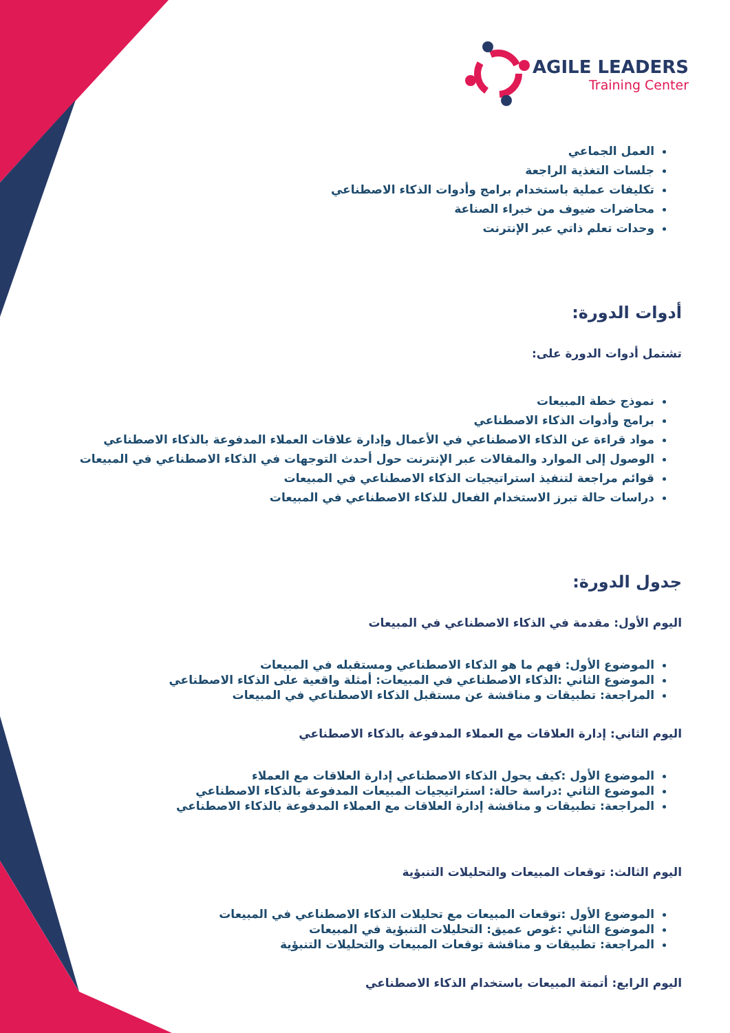AGILE LEADERS
Training Center
العمل الجماعي
جلسات التغذية الراجعة
تكليفات عملية باستخدام برامج وأدوات الذكاء الاصطناعي
محاضرات ضيوف من خبراء الصناعة
وحدات تعلم ذاتي عبر الإنترنت
أدوات الدورة:
تشتمل أدوات الدورة على:
نموذج خطة المبيعات
برامج وأدوات الذكاء الاصطناعي
مواد قراءة عن الذكاء الاصطناعي في الأعمال وإدارة علاقات العملاء المدفوعة بالذكاء الاصطناعي
الوصول إلى الموارد والمقالات عبر الإنترنت حول أحدث التوجهات في الذكاء الاصطناعي في المبيعات
قوائم مراجعة لتنفيذ استراتيجيات الذكاء الاصطناعي في المبيعات
دراسات حالة تبرز الاستخدام الفعال للذكاء الاصطناعي في المبيعات
جدول الدورة:
اليوم الأول: مقدمة في الذكاء الاصطناعي في المبيعات
الموضوع الأول: فهم ما هو الذكاء الاصطناعي ومستقبله في المبيعات
الموضوع الثاني :الذكاء الاصطناعي في المبيعات: أمثلة واقعية على الذكاء الاصطناعي
المراجعة: تطبيقات و مناقشة عن مستقبل الذكاء الاصطناعي في المبيعات
اليوم الثاني: إدارة العلاقات مع العملاء المدفوعة بالذكاء الاصطناعي
الموضوع الأول :كيف يحول الذكاء الاصطناعي إدارة العلاقات مع العملاء
الموضوع الثاني :دراسة حالة: استراتيجيات المبيعات المدفوعة بالذكاء الاصطناعي
المراجعة: تطبيقات و مناقشة إدارة العلاقات مع العملاء المدفوعة بالذكاء الاصطناعي
اليوم الثالث: توقعات المبيعات والتحليلات التنبؤية
الموضوع الأول :توقعات المبيعات مع تحليلات الذكاء الاصطناعي في المبيعات
الموضوع الثاني :غوص عميق: التحليلات التنبؤية في المبيعات
المراجعة: تطبيقات و مناقشة توقعات المبيعات والتحليلات التنبؤية
اليوم الرابع: أتمتة المبيعات باستخدام الذكاء الاصطناعي